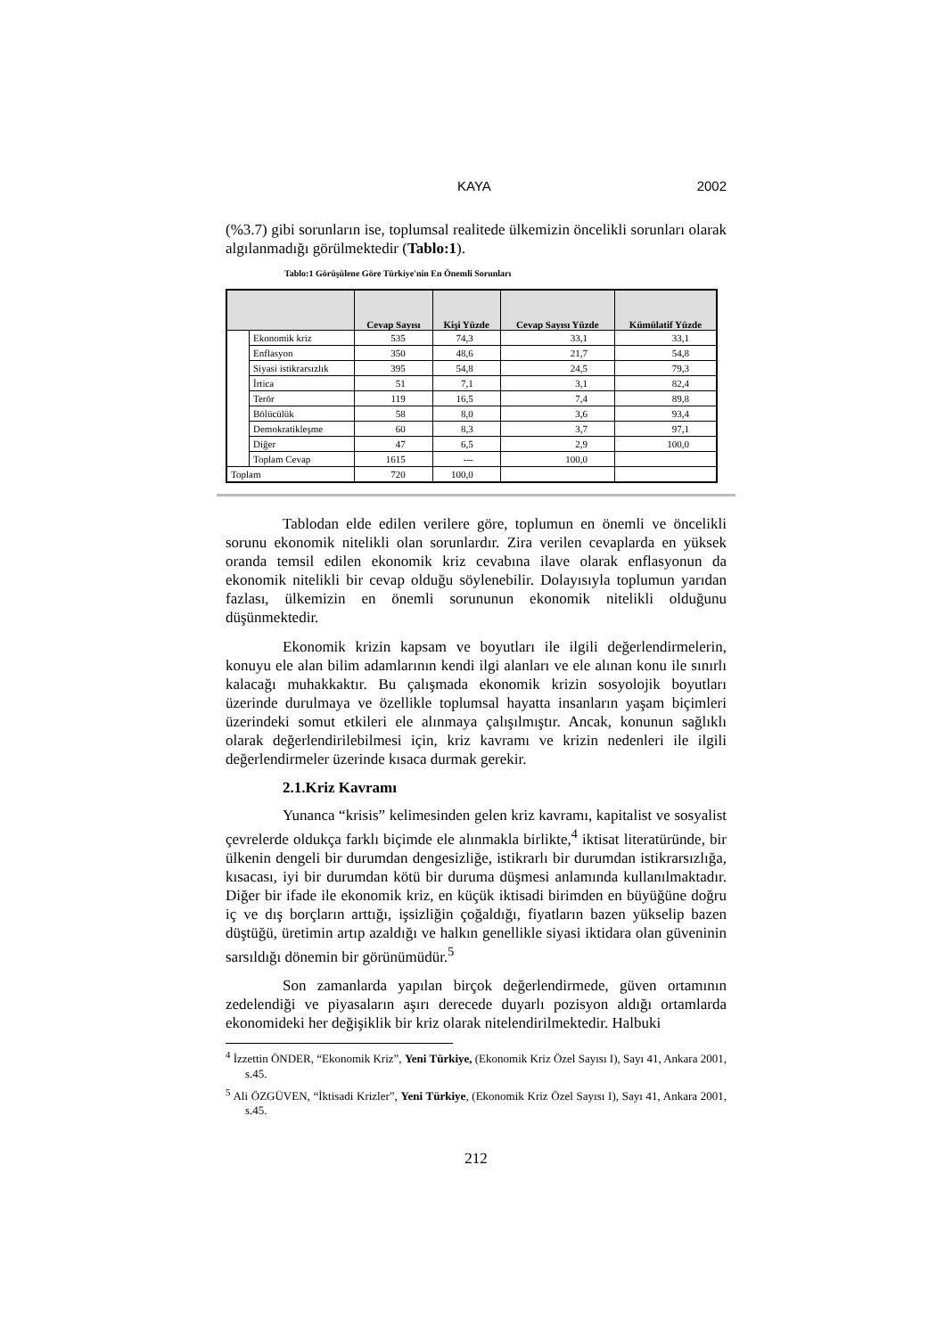KAYA 2002
(%3.7) gibi sorunların ise, toplumsal realitede ülkemizin öncelikli sorunları olarak algılanmadığı görülmektedir (Tablo:1).
Tablo:1 Görüşülene Göre Türkiye'nin En Önemli Sorunları
| | | Cevap Sayısı | Kişi Yüzde | Cevap Sayısı Yüzde | Kümülatif Yüzde |
| --- | --- | --- | --- | --- | --- |
| | Ekonomik kriz | 535 | 74,3 | 33,1 | 33,1 |
| | Enflasyon | 350 | 48,6 | 21,7 | 54,8 |
| | Siyasi istikrarsızlık | 395 | 54,8 | 24,5 | 79,3 |
| | İrtica | 51 | 7,1 | 3,1 | 82,4 |
| | Terör | 119 | 16,5 | 7,4 | 89,8 |
| | Bölücülük | 58 | 8,0 | 3,6 | 93,4 |
| | Demokratikleşme | 60 | 8,3 | 3,7 | 97,1 |
| | Diğer | 47 | 6,5 | 2,9 | 100,0 |
| | Toplam Cevap | 1615 | --- | 100,0 | |
| Toplam | | 720 | 100,0 | | |
Tablodan elde edilen verilere göre, toplumun en önemli ve öncelikli sorunu ekonomik nitelikli olan sorunlardır. Zira verilen cevaplarda en yüksek oranda temsil edilen ekonomik kriz cevabına ilave olarak enflasyonun da ekonomik nitelikli bir cevap olduğu söylenebilir. Dolayısıyla toplumun yarıdan fazlası, ülkemizin en önemli sorununun ekonomik nitelikli olduğunu düşünmektedir.
Ekonomik krizin kapsam ve boyutları ile ilgili değerlendirmelerin, konuyu ele alan bilim adamlarının kendi ilgi alanları ve ele alınan konu ile sınırlı kalacağı muhakkaktır. Bu çalışmada ekonomik krizin sosyolojik boyutları üzerinde durulmaya ve özellikle toplumsal hayatta insanların yaşam biçimleri üzerindeki somut etkileri ele alınmaya çalışılmıştır. Ancak, konunun sağlıklı olarak değerlendirilebilmesi için, kriz kavramı ve krizin nedenleri ile ilgili değerlendirmeler üzerinde kısaca durmak gerekir.
2.1.Kriz Kavramı
Yunanca “krisis” kelimesinden gelen kriz kavramı, kapitalist ve sosyalist çevrelerde oldukça farklı biçimde ele alınmakla birlikte,<sup>4</sup> iktisat literatüründe, bir ülkenin dengeli bir durumdan dengesizliğe, istikrarlı bir durumdan istikrarsızlığa, kısacası, iyi bir durumdan kötü bir duruma düşmesi anlamında kullanılmaktadır. Diğer bir ifade ile ekonomik kriz, en küçük iktisadi birimden en büyüğüne doğru iç ve dış borçların arttığı, işsizliğin çoğaldığı, fiyatların bazen yükselip bazen düştüğü, üretimin artıp azaldığı ve halkın genellikle siyasi iktidara olan güveninin sarsıldığı dönemin bir görünümüdür.<sup>5</sup>
Son zamanlarda yapılan birçok değerlendirmede, güven ortamının zedelendiği ve piyasaların aşırı derecede duyarlı pozisyon aldığı ortamlarda ekonomideki her değişiklik bir kriz olarak nitelendirilmektedir. Halbuki
<sup>4</sup> İzzettin ÖNDER, “Ekonomik Kriz”, Yeni Türkiye, (Ekonomik Kriz Özel Sayısı I), Sayı 41, Ankara 2001, s.45.
<sup>5</sup> Ali ÖZGÜVEN, “İktisadi Krizler”, Yeni Türkiye, (Ekonomik Kriz Özel Sayısı I), Sayı 41, Ankara 2001, s.45.
212